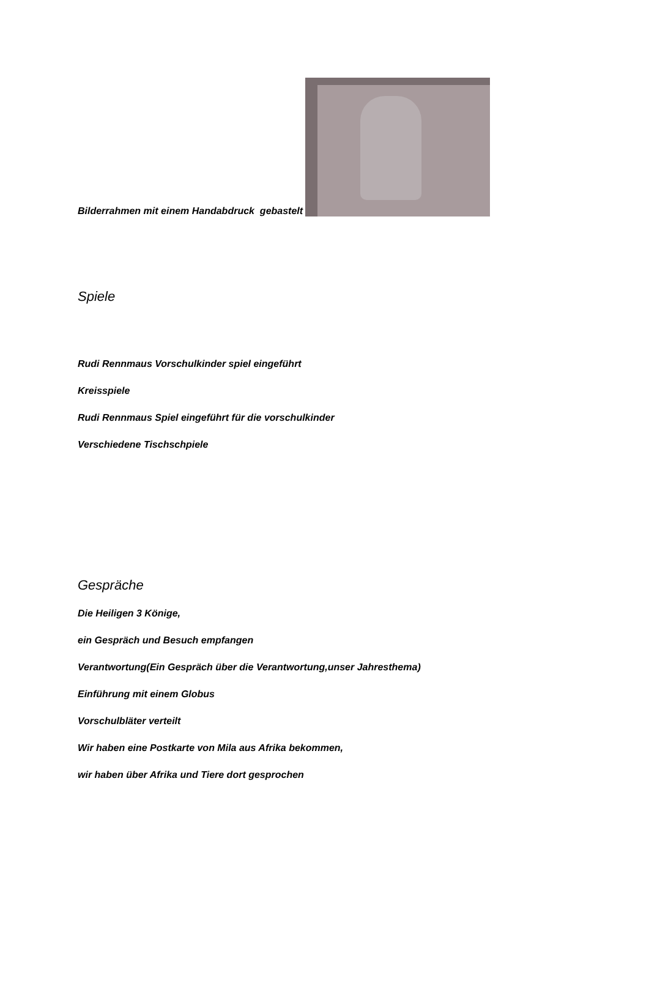Bilderrahmen mit einem Handabdruck gebastelt
Spiele
Rudi Rennmaus Vorschulkinder spiel eingeführt
Kreisspiele
Rudi Rennmaus Spiel eingeführt für die vorschulkinder
Verschiedene Tischschpiele
Gespräche
Die Heiligen 3 Könige,
ein Gespräch und Besuch empfangen
Verantwortung(Ein Gespräch über die Verantwortung,unser Jahresthema)
Einführung mit einem Globus
Vorschulbläter verteilt
Wir haben eine Postkarte von Mila aus Afrika bekommen,
wir haben über Afrika und Tiere dort gesprochen